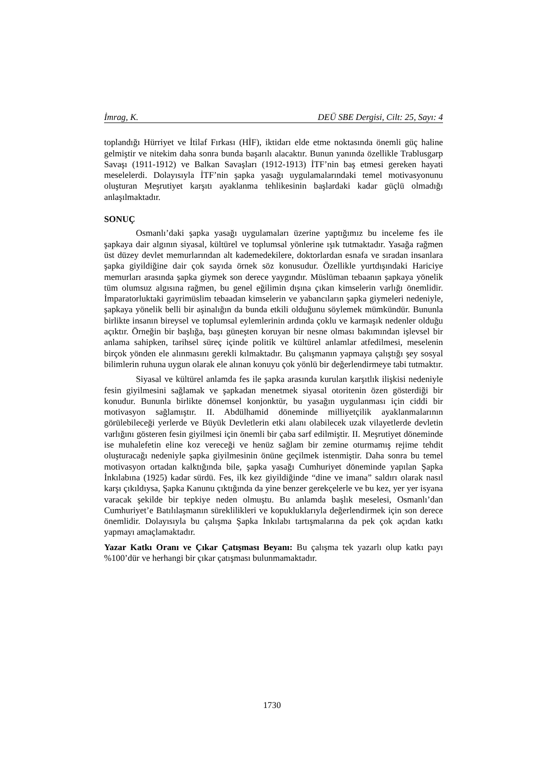İmrag, K. DEÜ SBE Dergisi, Cilt: 25, Sayı: 4
toplandığı Hürriyet ve İtilaf Fırkası (HİF), iktidarı elde etme noktasında önemli güç haline gelmiştir ve nitekim daha sonra bunda başarılı alacaktır. Bunun yanında özellikle Trablusgarp Savaşı (1911-1912) ve Balkan Savaşları (1912-1913) İTF’nin baş etmesi gereken hayati meselelerdi. Dolayısıyla İTF’nin şapka yasağı uygulamalarındaki temel motivasyonunu oluşturan Meşrutiyet karşıtı ayaklanma tehlikesinin başlardaki kadar güçlü olmadığı anlaşılmaktadır.
SONUÇ
Osmanlı’daki şapka yasağı uygulamaları üzerine yaptığımız bu inceleme fes ile şapkaya dair algının siyasal, kültürel ve toplumsal yönlerine ışık tutmaktadır. Yasağa rağmen üst düzey devlet memurlarından alt kademedekilere, doktorlardan esnafa ve sıradan insanlara şapka giyildiğine dair çok sayıda örnek söz konusudur. Özellikle yurtdışındaki Hariciye memurları arasında şapka giymek son derece yaygındır. Müslüman tebaanın şapkaya yönelik tüm olumsuz algısına rağmen, bu genel eğilimin dışına çıkan kimselerin varlığı önemlidir. İmparatorluktaki gayrimüslim tebaadan kimselerin ve yabancıların şapka giymeleri nedeniyle, şapkaya yönelik belli bir aşinalığın da bunda etkili olduğunu söylemek mümkündür. Bununla birlikte insanın bireysel ve toplumsal eylemlerinin ardında çoklu ve karmaşık nedenler olduğu açıktır. Örneğin bir başlığa, başı güneşten koruyan bir nesne olması bakımından işlevsel bir anlama sahipken, tarihsel süreç içinde politik ve kültürel anlamlar atfedilmesi, meselenin birçok yönden ele alınmasını gerekli kılmaktadır. Bu çalışmanın yapmaya çalıştığı şey sosyal bilimlerin ruhuna uygun olarak ele alınan konuyu çok yönlü bir değerlendirmeye tabi tutmaktır.
Siyasal ve kültürel anlamda fes ile şapka arasında kurulan karşıtlık ilişkisi nedeniyle fesin giyilmesini sağlamak ve şapkadan menetmek siyasal otoritenin özen gösterdiği bir konudur. Bununla birlikte dönemsel konjonktür, bu yasağın uygulanması için ciddi bir motivasyon sağlamıştır. II. Abdülhamid döneminde milliyetçilik ayaklanmalarının görülebileceği yerlerde ve Büyük Devletlerin etki alanı olabilecek uzak vilayetlerde devletin varlığını gösteren fesin giyilmesi için önemli bir çaba sarf edilmiştir. II. Meşrutiyet döneminde ise muhalefetin eline koz vereceği ve henüz sağlam bir zemine oturmamış rejime tehdit oluşturacağı nedeniyle şapka giyilmesinin önüne geçilmek istenmiştir. Daha sonra bu temel motivasyon ortadan kalktığında bile, şapka yasağı Cumhuriyet döneminde yapılan Şapka İnkılabına (1925) kadar sürdü. Fes, ilk kez giyildiğinde “dine ve imana” saldırı olarak nasıl karşı çıkıldıysa, Şapka Kanunu çıktığında da yine benzer gerekçelerle ve bu kez, yer yer isyana varacak şekilde bir tepkiye neden olmuştu. Bu anlamda başlık meselesi, Osmanlı’dan Cumhuriyet’e Batılılaşmanın süreklilikleri ve kopukluklarıyla değerlendirmek için son derece önemlidir. Dolayısıyla bu çalışma Şapka İnkılabı tartışmalarına da pek çok açıdan katkı yapmayı amaçlamaktadır.
Yazar Katkı Oranı ve Çıkar Çatışması Beyanı: Bu çalışma tek yazarlı olup katkı payı %100’dür ve herhangi bir çıkar çatışması bulunmamaktadır.
1730